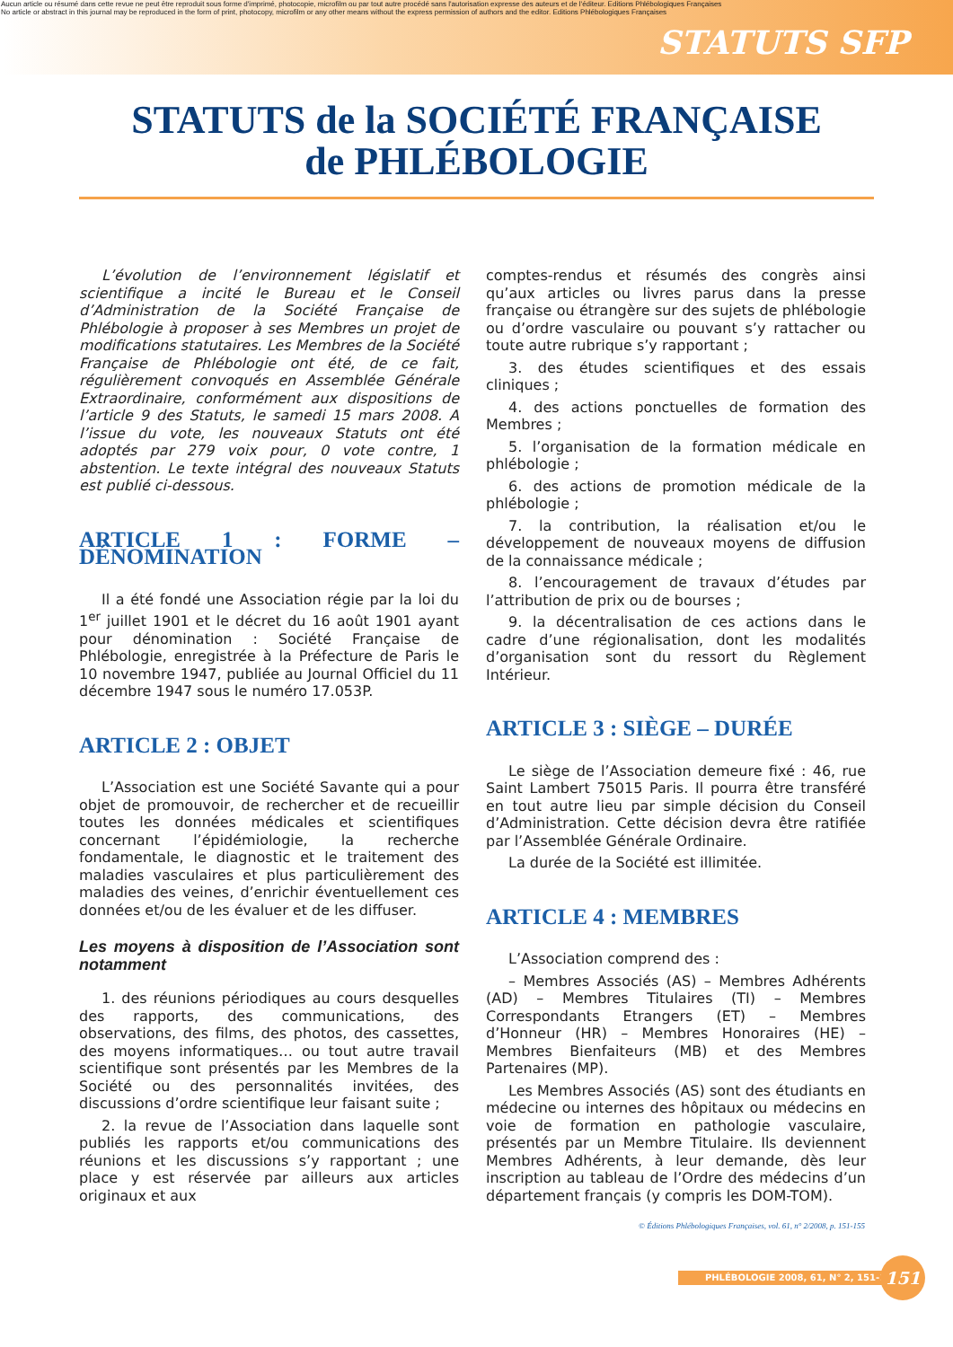Aucun article ou résumé dans cette revue ne peut être reproduit sous forme d'imprimé, photocopie, microfilm ou par tout autre procédé sans l'autorisation expresse des auteurs et de l'éditeur. Editions Phlébologiques Françaises
No article or abstract in this journal may be reproduced in the form of print, photocopy, microfilm or any other means without the express permission of authors and the editor. Editions Phlébologiques Françaises
STATUTS SFP
STATUTS de la SOCIÉTÉ FRANÇAISE
de PHLÉBOLOGIE
L’évolution de l’environnement législatif et scientifique a incité le Bureau et le Conseil d’Administration de la Société Française de Phlébologie à proposer à ses Membres un projet de modifications statutaires. Les Membres de la Société Française de Phlébologie ont été, de ce fait, régulièrement convoqués en Assemblée Générale Extraordinaire, conformément aux dispositions de l’article 9 des Statuts, le samedi 15 mars 2008. A l’issue du vote, les nouveaux Statuts ont été adoptés par 279 voix pour, 0 vote contre, 1 abstention. Le texte intégral des nouveaux Statuts est publié ci-dessous.
ARTICLE 1 : FORME – DÉNOMINATION
Il a été fondé une Association régie par la loi du 1<sup>er</sup> juillet 1901 et le décret du 16 août 1901 ayant pour dénomination : Société Française de Phlébologie, enregistrée à la Préfecture de Paris le 10 novembre 1947, publiée au Journal Officiel du 11 décembre 1947 sous le numéro 17.053P.
ARTICLE 2 : OBJET
L’Association est une Société Savante qui a pour objet de promouvoir, de rechercher et de recueillir toutes les données médicales et scientifiques concernant l’épidémiologie, la recherche fondamentale, le diagnostic et le traitement des maladies vasculaires et plus particulièrement des maladies des veines, d’enrichir éventuellement ces données et/ou de les évaluer et de les diffuser.
Les moyens à disposition de l’Association sont notamment
1. des réunions périodiques au cours desquelles des rapports, des communications, des observations, des films, des photos, des cassettes, des moyens informatiques… ou tout autre travail scientifique sont présentés par les Membres de la Société ou des personnalités invitées, des discussions d’ordre scientifique leur faisant suite ;
2. la revue de l’Association dans laquelle sont publiés les rapports et/ou communications des réunions et les discussions s’y rapportant ; une place y est réservée par ailleurs aux articles originaux et aux
comptes-rendus et résumés des congrès ainsi qu’aux articles ou livres parus dans la presse française ou étrangère sur des sujets de phlébologie ou d’ordre vasculaire ou pouvant s’y rattacher ou toute autre rubrique s’y rapportant ;
3. des études scientifiques et des essais cliniques ;
4. des actions ponctuelles de formation des Membres ;
5. l’organisation de la formation médicale en phlébologie ;
6. des actions de promotion médicale de la phlébologie ;
7. la contribution, la réalisation et/ou le développement de nouveaux moyens de diffusion de la connaissance médicale ;
8. l’encouragement de travaux d’études par l’attribution de prix ou de bourses ;
9. la décentralisation de ces actions dans le cadre d’une régionalisation, dont les modalités d’organisation sont du ressort du Règlement Intérieur.
ARTICLE 3 : SIÈGE – DURÉE
Le siège de l’Association demeure fixé : 46, rue Saint Lambert 75015 Paris. Il pourra être transféré en tout autre lieu par simple décision du Conseil d’Administration. Cette décision devra être ratifiée par l’Assemblée Générale Ordinaire.
La durée de la Société est illimitée.
ARTICLE 4 : MEMBRES
L’Association comprend des :
– Membres Associés (AS) – Membres Adhérents (AD) – Membres Titulaires (TI) – Membres Correspondants Etrangers (ET) – Membres d’Honneur (HR) – Membres Honoraires (HE) – Membres Bienfaiteurs (MB) et des Membres Partenaires (MP).
Les Membres Associés (AS) sont des étudiants en médecine ou internes des hôpitaux ou médecins en voie de formation en pathologie vasculaire, présentés par un Membre Titulaire. Ils deviennent Membres Adhérents, à leur demande, dès leur inscription au tableau de l’Ordre des médecins d’un département français (y compris les DOM-TOM).
© Éditions Phlébologiques Françaises, vol. 61, n° 2/2008, p. 151-155
PHLÉBOLOGIE 2008, 61, N° 2, 151-155
151